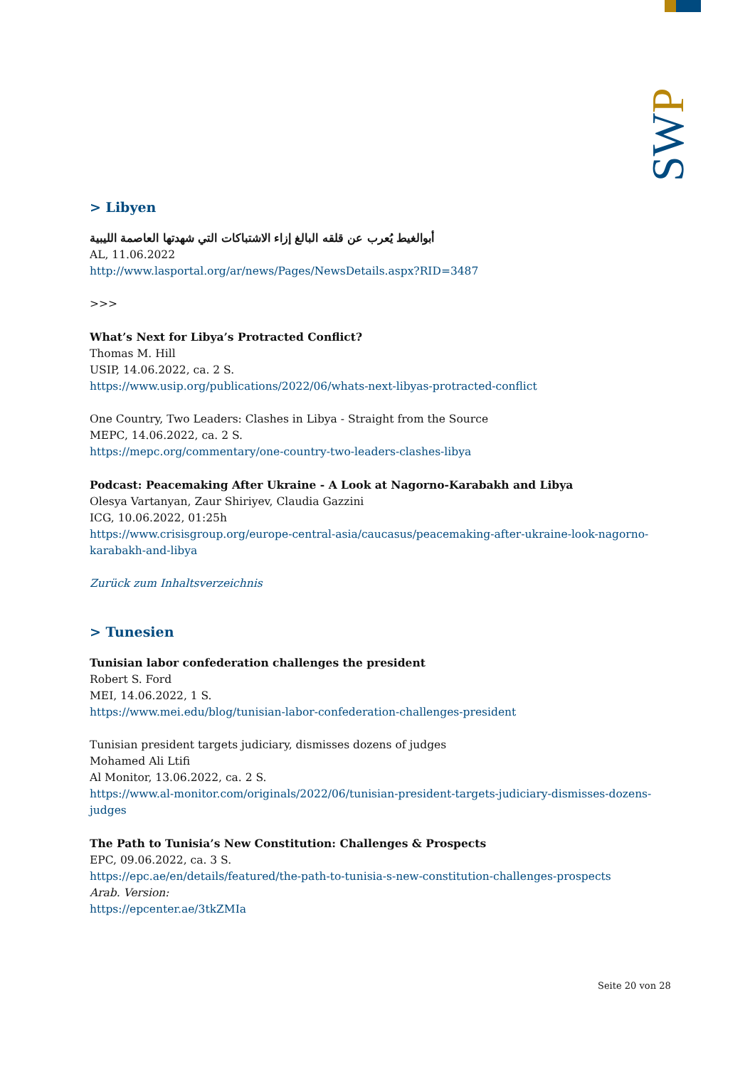SWP
> Libyen
أبوالغيط يُعرب عن قلقه البالغ إزاء الاشتباكات التي شهدتها العاصمة الليبية
AL, 11.06.2022
http://www.lasportal.org/ar/news/Pages/NewsDetails.aspx?RID=3487
>>>
What’s Next for Libya’s Protracted Conflict?
Thomas M. Hill
USIP, 14.06.2022, ca. 2 S.
https://www.usip.org/publications/2022/06/whats-next-libyas-protracted-conflict
One Country, Two Leaders: Clashes in Libya - Straight from the Source
MEPC, 14.06.2022, ca. 2 S.
https://mepc.org/commentary/one-country-two-leaders-clashes-libya
Podcast: Peacemaking After Ukraine - A Look at Nagorno-Karabakh and Libya
Olesya Vartanyan, Zaur Shiriyev, Claudia Gazzini
ICG, 10.06.2022, 01:25h
https://www.crisisgroup.org/europe-central-asia/caucasus/peacemaking-after-ukraine-look-nagorno-karabakh-and-libya
Zurück zum Inhaltsverzeichnis
> Tunesien
Tunisian labor confederation challenges the president
Robert S. Ford
MEI, 14.06.2022, 1 S.
https://www.mei.edu/blog/tunisian-labor-confederation-challenges-president
Tunisian president targets judiciary, dismisses dozens of judges
Mohamed Ali Ltifi
Al Monitor, 13.06.2022, ca. 2 S.
https://www.al-monitor.com/originals/2022/06/tunisian-president-targets-judiciary-dismisses-dozens-judges
The Path to Tunisia’s New Constitution: Challenges & Prospects
EPC, 09.06.2022, ca. 3 S.
https://epc.ae/en/details/featured/the-path-to-tunisia-s-new-constitution-challenges-prospects
Arab. Version:
https://epcenter.ae/3tkZMIa
Seite 20 von 28